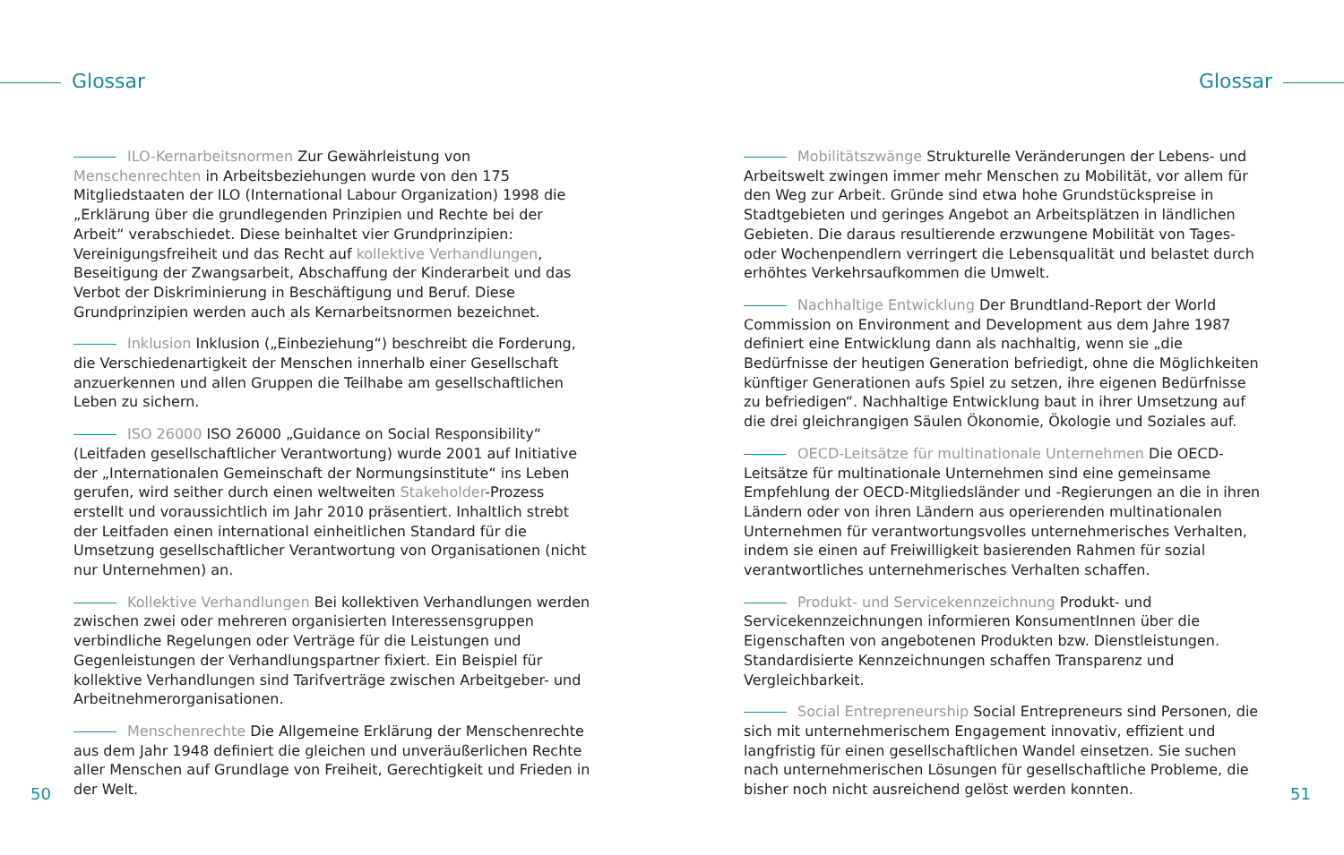Glossar Glossar
ILO-Kernarbeitsnormen Zur Gewährleistung von Menschenrechten in Arbeitsbeziehungen wurde von den 175 Mitgliedstaaten der ILO (International Labour Organization) 1998 die „Erklärung über die grundlegenden Prinzipien und Rechte bei der Arbeit“ verabschiedet. Diese beinhaltet vier Grundprinzipien: Vereinigungsfreiheit und das Recht auf kollektive Verhandlungen, Beseitigung der Zwangsarbeit, Abschaffung der Kinderarbeit und das Verbot der Diskriminierung in Beschäftigung und Beruf. Diese Grundprinzipien werden auch als Kernarbeitsnormen bezeichnet.
Inklusion Inklusion („Einbeziehung“) beschreibt die Forderung, die Verschiedenartigkeit der Menschen innerhalb einer Gesellschaft anzuerkennen und allen Gruppen die Teilhabe am gesellschaftlichen Leben zu sichern.
ISO 26000 ISO 26000 „Guidance on Social Responsibility“ (Leitfaden gesellschaftlicher Verantwortung) wurde 2001 auf Initiative der „Internationalen Gemeinschaft der Normungsinstitute“ ins Leben gerufen, wird seither durch einen weltweiten Stakeholder-Prozess erstellt und voraussichtlich im Jahr 2010 präsentiert. Inhaltlich strebt der Leitfaden einen international einheitlichen Standard für die Umsetzung gesellschaftlicher Verantwortung von Organisationen (nicht nur Unternehmen) an.
Kollektive Verhandlungen Bei kollektiven Verhandlungen werden zwischen zwei oder mehreren organisierten Interessensgruppen verbindliche Regelungen oder Verträge für die Leistungen und Gegenleistungen der Verhandlungspartner fixiert. Ein Beispiel für kollektive Verhandlungen sind Tarifverträge zwischen Arbeitgeber- und Arbeitnehmerorganisationen.
Menschenrechte Die Allgemeine Erklärung der Menschenrechte aus dem Jahr 1948 definiert die gleichen und unveräußerlichen Rechte aller Menschen auf Grundlage von Freiheit, Gerechtigkeit und Frieden in der Welt.
Mobilitätszwänge Strukturelle Veränderungen der Lebens- und Arbeitswelt zwingen immer mehr Menschen zu Mobilität, vor allem für den Weg zur Arbeit. Gründe sind etwa hohe Grundstückspreise in Stadtgebieten und geringes Angebot an Arbeitsplätzen in ländlichen Gebieten. Die daraus resultierende erzwungene Mobilität von Tages- oder Wochenpendlern verringert die Lebensqualität und belastet durch erhöhtes Verkehrsaufkommen die Umwelt.
Nachhaltige Entwicklung Der Brundtland-Report der World Commission on Environment and Development aus dem Jahre 1987 definiert eine Entwicklung dann als nachhaltig, wenn sie „die Bedürfnisse der heutigen Generation befriedigt, ohne die Möglichkeiten künftiger Generationen aufs Spiel zu setzen, ihre eigenen Bedürfnisse zu befriedigen“. Nachhaltige Entwicklung baut in ihrer Umsetzung auf die drei gleichrangigen Säulen Ökonomie, Ökologie und Soziales auf.
OECD-Leitsätze für multinationale Unternehmen Die OECD-Leitsätze für multinationale Unternehmen sind eine gemeinsame Empfehlung der OECD-Mitgliedsländer und -Regierungen an die in ihren Ländern oder von ihren Ländern aus operierenden multinationalen Unternehmen für verantwortungsvolles unternehmerisches Verhalten, indem sie einen auf Freiwilligkeit basierenden Rahmen für sozial verantwortliches unternehmerisches Verhalten schaffen.
Produkt- und Servicekennzeichnung Produkt- und Servicekennzeichnungen informieren KonsumentInnen über die Eigenschaften von angebotenen Produkten bzw. Dienstleistungen. Standardisierte Kennzeichnungen schaffen Transparenz und Vergleichbarkeit.
Social Entrepreneurship Social Entrepreneurs sind Personen, die sich mit unternehmerischem Engagement innovativ, effizient und langfristig für einen gesellschaftlichen Wandel einsetzen. Sie suchen nach unternehmerischen Lösungen für gesellschaftliche Probleme, die bisher noch nicht ausreichend gelöst werden konnten.
50 51